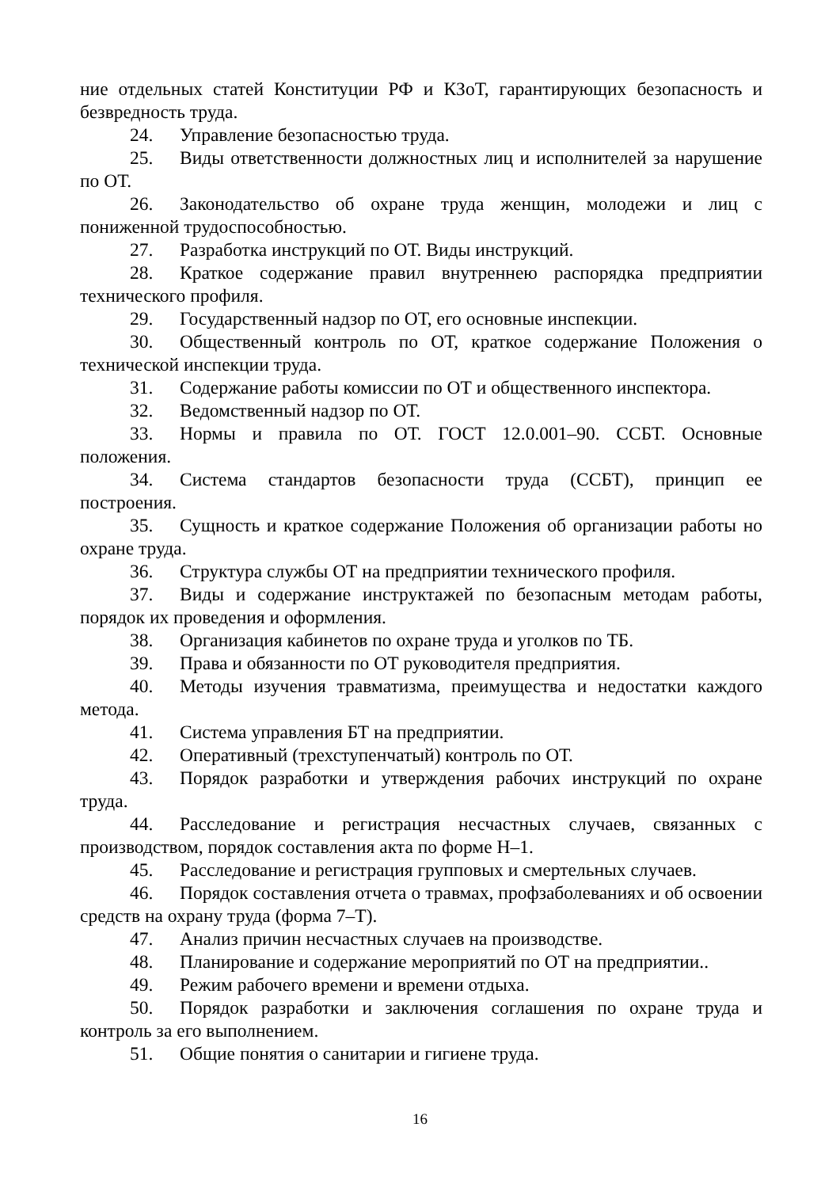ние отдельных статей Конституции РФ и КЗоТ, гарантирующих безопасность и безвредность труда.
24. Управление безопасностью труда.
25. Виды ответственности должностных лиц и исполнителей за нарушение по ОТ.
26. Законодательство об охране труда женщин, молодежи и лиц с пониженной трудоспособностью.
27. Разработка инструкций по ОТ. Виды инструкций.
28. Краткое содержание правил внутреннею распорядка предприятии технического профиля.
29. Государственный надзор по ОТ, его основные инспекции.
30. Общественный контроль по ОТ, краткое содержание Положения о технической инспекции труда.
31. Содержание работы комиссии по ОТ и общественного инспектора.
32. Ведомственный надзор по ОТ.
33. Нормы и правила по ОТ. ГОСТ 12.0.001–90. ССБТ. Основные положения.
34. Система стандартов безопасности труда (ССБТ), принцип ее построения.
35. Сущность и краткое содержание Положения об организации работы но охране труда.
36. Структура службы ОТ на предприятии технического профиля.
37. Виды и содержание инструктажей по безопасным методам работы, порядок их проведения и оформления.
38. Организация кабинетов по охране труда и уголков по ТБ.
39. Права и обязанности по ОТ руководителя предприятия.
40. Методы изучения травматизма, преимущества и недостатки каждого метода.
41. Система управления БТ на предприятии.
42. Оперативный (трехступенчатый) контроль по ОТ.
43. Порядок разработки и утверждения рабочих инструкций по охране труда.
44. Расследование и регистрация несчастных случаев, связанных с производством, порядок составления акта по форме Н–1.
45. Расследование и регистрация групповых и смертельных случаев.
46. Порядок составления отчета о травмах, профзаболеваниях и об освоении средств на охрану труда (форма 7–Т).
47. Анализ причин несчастных случаев на производстве.
48. Планирование и содержание мероприятий по ОТ на предприятии..
49. Режим рабочего времени и времени отдыха.
50. Порядок разработки и заключения соглашения по охране труда и контроль за его выполнением.
51. Общие понятия о санитарии и гигиене труда.
16